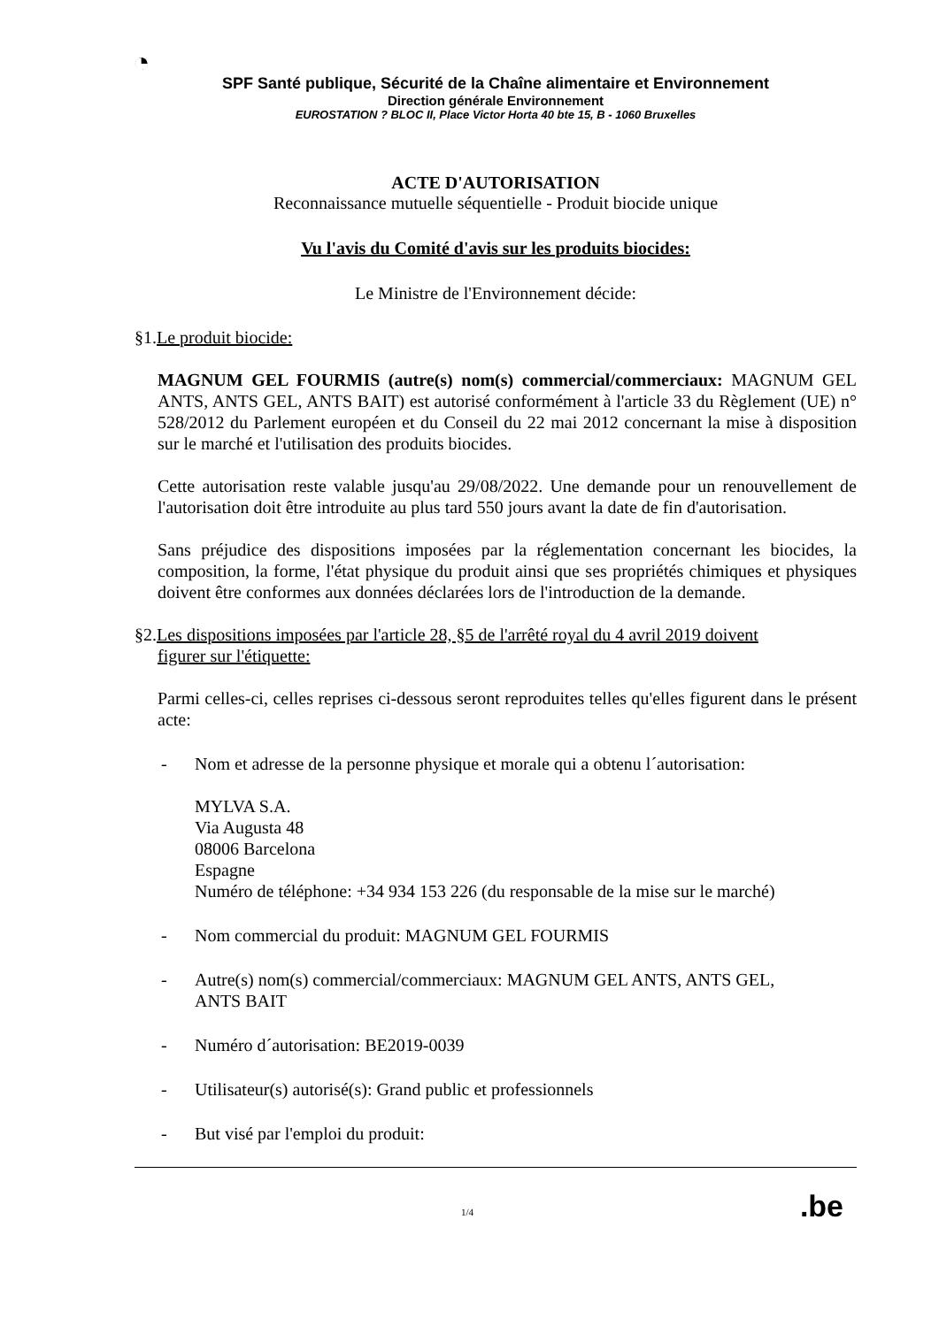◔
SPF Santé publique, Sécurité de la Chaîne alimentaire et Environnement
Direction générale Environnement
EUROSTATION ? BLOC II, Place Victor Horta 40 bte 15, B - 1060 Bruxelles
ACTE D'AUTORISATION
Reconnaissance mutuelle séquentielle - Produit biocide unique
Vu l'avis du Comité d'avis sur les produits biocides:
Le Ministre de l'Environnement décide:
§1.Le produit biocide:
MAGNUM GEL FOURMIS (autre(s) nom(s) commercial/commerciaux: MAGNUM GEL ANTS, ANTS GEL, ANTS BAIT) est autorisé conformément à l'article 33 du Règlement (UE) n° 528/2012 du Parlement européen et du Conseil du 22 mai 2012 concernant la mise à disposition sur le marché et l'utilisation des produits biocides.
Cette autorisation reste valable jusqu'au 29/08/2022. Une demande pour un renouvellement de l'autorisation doit être introduite au plus tard 550 jours avant la date de fin d'autorisation.
Sans préjudice des dispositions imposées par la réglementation concernant les biocides, la composition, la forme, l'état physique du produit ainsi que ses propriétés chimiques et physiques doivent être conformes aux données déclarées lors de l'introduction de la demande.
§2.Les dispositions imposées par l'article 28, §5 de l'arrêté royal du 4 avril 2019 doivent
figurer sur l'étiquette:
Parmi celles-ci, celles reprises ci-dessous seront reproduites telles qu'elles figurent dans le présent acte:
- Nom et adresse de la personne physique et morale qui a obtenu l´autorisation:
MYLVA S.A.
Via Augusta 48
08006 Barcelona
Espagne
Numéro de téléphone: +34 934 153 226 (du responsable de la mise sur le marché)
- Nom commercial du produit: MAGNUM GEL FOURMIS
- Autre(s) nom(s) commercial/commerciaux: MAGNUM GEL ANTS, ANTS GEL,
ANTS BAIT
- Numéro d´autorisation: BE2019-0039
- Utilisateur(s) autorisé(s): Grand public et professionnels
- But visé par l'emploi du produit:
1/4.be